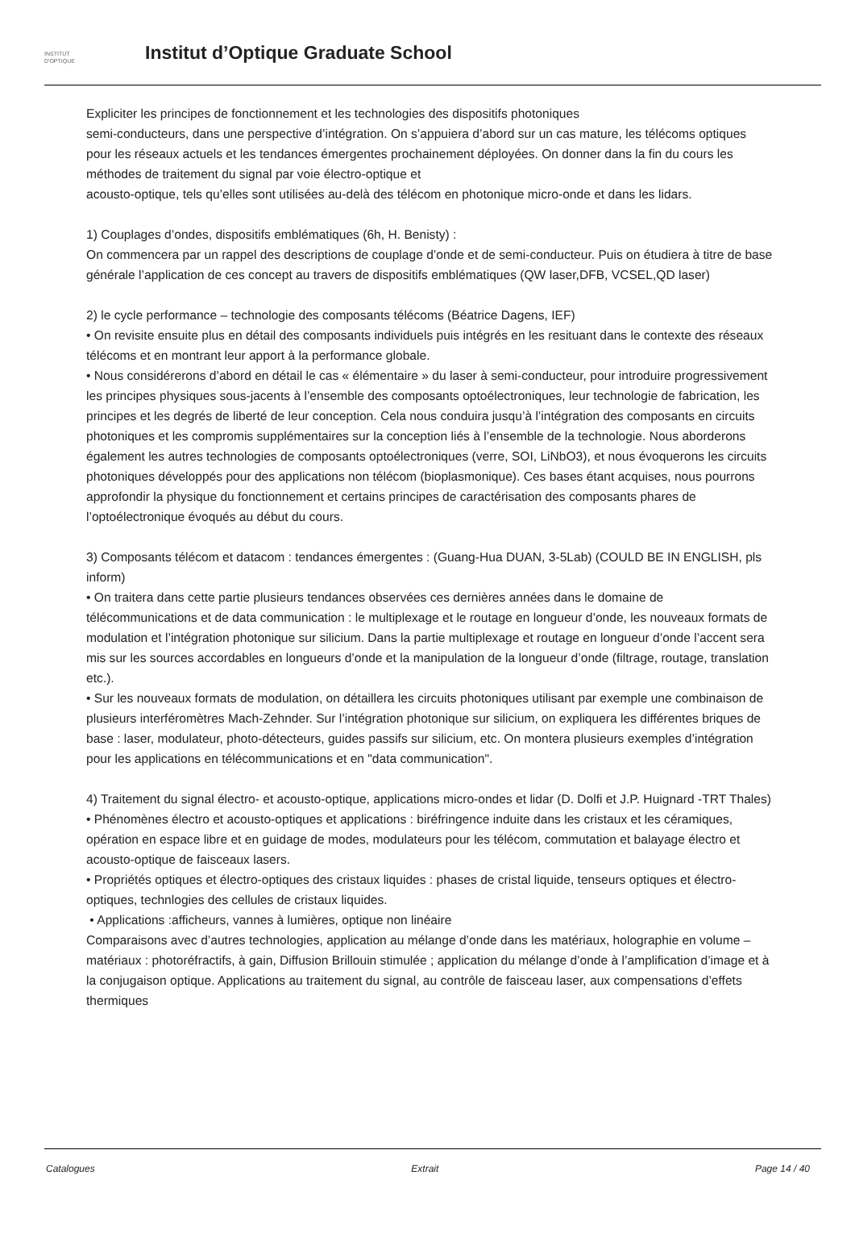INSTITUT
D'OPTIQUE
Institut d’Optique Graduate School
Expliciter les principes de fonctionnement et les technologies des dispositifs photoniques
semi-conducteurs, dans une perspective d’intégration. On s’appuiera d’abord sur un cas mature, les télécoms optiques pour les réseaux actuels et les tendances émergentes prochainement déployées. On donner dans la fin du cours les méthodes de traitement du signal par voie électro-optique et
acousto-optique, tels qu’elles sont utilisées au-delà des télécom en photonique micro-onde et dans les lidars.
1) Couplages d’ondes, dispositifs emblématiques (6h, H. Benisty) :
On commencera par un rappel des descriptions de couplage d’onde et de semi-conducteur. Puis on étudiera à titre de base générale l’application de ces concept au travers de dispositifs emblématiques (QW laser,DFB, VCSEL,QD laser)
2) le cycle performance – technologie des composants télécoms (Béatrice Dagens, IEF)
• On revisite ensuite plus en détail des composants individuels puis intégrés en les resituant dans le contexte des réseaux télécoms et en montrant leur apport à la performance globale.
• Nous considérerons d’abord en détail le cas « élémentaire » du laser à semi-conducteur, pour introduire progressivement les principes physiques sous-jacents à l’ensemble des composants optoélectroniques, leur technologie de fabrication, les principes et les degrés de liberté de leur conception. Cela nous conduira jusqu’à l’intégration des composants en circuits photoniques et les compromis supplémentaires sur la conception liés à l’ensemble de la technologie. Nous aborderons également les autres technologies de composants optoélectroniques (verre, SOI, LiNbO3), et nous évoquerons les circuits photoniques développés pour des applications non télécom (bioplasmonique). Ces bases étant acquises, nous pourrons approfondir la physique du fonctionnement et certains principes de caractérisation des composants phares de l’optoélectronique évoqués au début du cours.
3) Composants télécom et datacom : tendances émergentes : (Guang-Hua DUAN, 3-5Lab) (COULD BE IN ENGLISH, pls inform)
• On traitera dans cette partie plusieurs tendances observées ces dernières années dans le domaine de télécommunications et de data communication : le multiplexage et le routage en longueur d’onde, les nouveaux formats de modulation et l’intégration photonique sur silicium. Dans la partie multiplexage et routage en longueur d’onde l’accent sera mis sur les sources accordables en longueurs d’onde et la manipulation de la longueur d’onde (filtrage, routage, translation etc.).
• Sur les nouveaux formats de modulation, on détaillera les circuits photoniques utilisant par exemple une combinaison de plusieurs interféromètres Mach-Zehnder. Sur l’intégration photonique sur silicium, on expliquera les différentes briques de base : laser, modulateur, photo-détecteurs, guides passifs sur silicium, etc. On montera plusieurs exemples d’intégration pour les applications en télécommunications et en "data communication".
4) Traitement du signal électro- et acousto-optique, applications micro-ondes et lidar (D. Dolfi et J.P. Huignard -TRT Thales)
• Phénomènes électro et acousto-optiques et applications : biréfringence induite dans les cristaux et les céramiques, opération en espace libre et en guidage de modes, modulateurs pour les télécom, commutation et balayage électro et acousto-optique de faisceaux lasers.
• Propriétés optiques et électro-optiques des cristaux liquides : phases de cristal liquide, tenseurs optiques et électro-optiques, technlogies des cellules de cristaux liquides.
• Applications :afficheurs, vannes à lumières, optique non linéaire
Comparaisons avec d’autres technologies, application au mélange d’onde dans les matériaux, holographie en volume – matériaux : photoréfractifs, à gain, Diffusion Brillouin stimulée ; application du mélange d’onde à l’amplification d’image et à la conjugaison optique. Applications au traitement du signal, au contrôle de faisceau laser, aux compensations d’effets thermiques
Catalogues Extrait Page 14 / 40